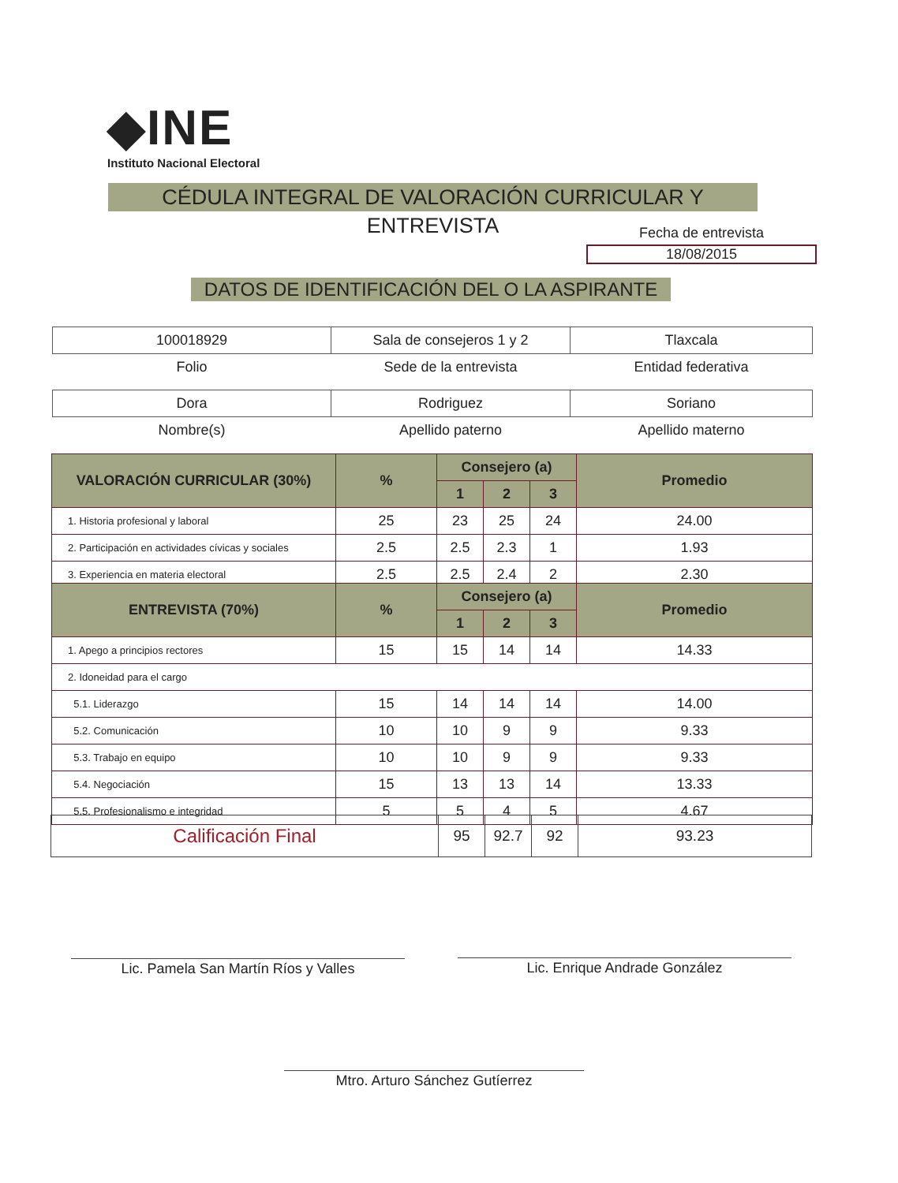◆INE
Instituto Nacional Electoral
CÉDULA INTEGRAL DE VALORACIÓN CURRICULAR Y ENTREVISTA
Fecha de entrevista
18/08/2015
DATOS DE IDENTIFICACIÓN DEL O LA ASPIRANTE
| 100018929 | Sala de consejeros 1 y 2 | Tlaxcala |
| Folio | Sede de la entrevista | Entidad federativa |
| Dora | Rodriguez | Soriano |
| Nombre(s) | Apellido paterno | Apellido materno |
| VALORACIÓN CURRICULAR (30%) | % | Consejero (a) | | | Promedio |
| --- | --- | --- | --- | --- | --- |
| | | 1 | 2 | 3 | |
| 1. Historia profesional y laboral | 25 | 23 | 25 | 24 | 24.00 |
| 2. Participación en actividades cívicas y sociales | 2.5 | 2.5 | 2.3 | 1 | 1.93 |
| 3. Experiencia en materia electoral | 2.5 | 2.5 | 2.4 | 2 | 2.30 |
| ENTREVISTA (70%) | % | Consejero (a) | | | Promedio |
| --- | --- | --- | --- | --- | --- |
| | | 1 | 2 | 3 | |
| 1. Apego a principios rectores | 15 | 15 | 14 | 14 | 14.33 |
| 2. Idoneidad para el cargo | | | | | |
| 5.1. Liderazgo | 15 | 14 | 14 | 14 | 14.00 |
| 5.2. Comunicación | 10 | 10 | 9 | 9 | 9.33 |
| 5.3. Trabajo en equipo | 10 | 10 | 9 | 9 | 9.33 |
| 5.4. Negociación | 15 | 13 | 13 | 14 | 13.33 |
| 5.5. Profesionalismo e integridad | 5 | 5 | 4 | 5 | 4.67 |
| Calificación Final | 95 | 92.7 | 92 | 93.23 |
Lic. Pamela San Martín Ríos y Valles Lic. Enrique Andrade González
Mtro. Arturo Sánchez Gutíerrez